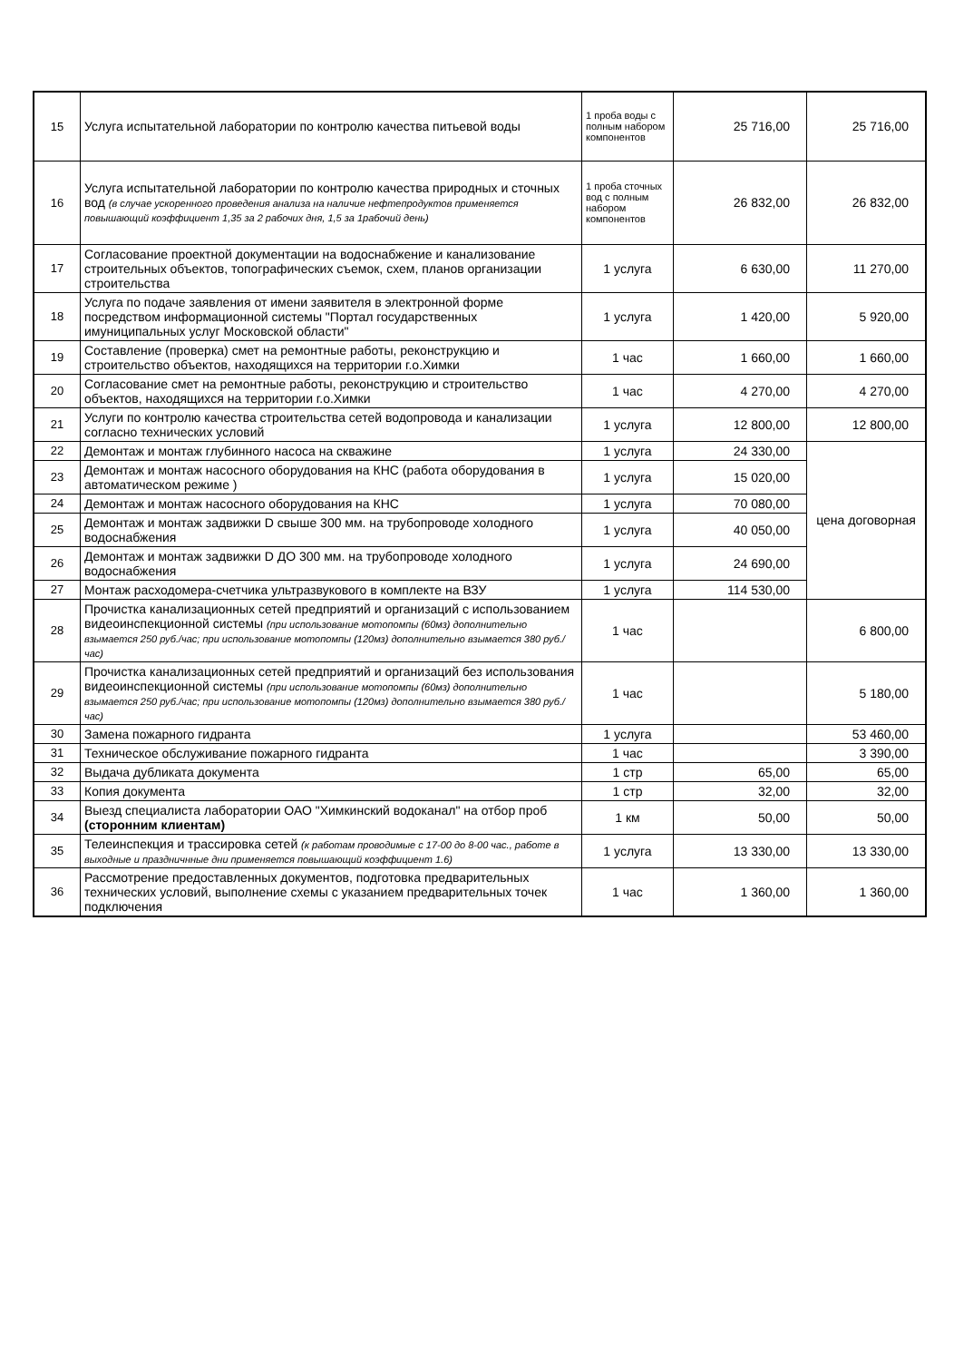| 15 | Услуга испытательной лаборатории по контролю качества питьевой воды | 1 проба воды с полным набором компонентов | 25 716,00 | 25 716,00 |
| 16 | Услуга испытательной лаборатории по контролю качества природных и сточных вод (в случае ускоренного проведения анализа на наличие нефтепродуктов применяется повышающий коэффициент 1,35 за 2 рабочих дня, 1,5 за 1рабочий день) | 1 проба сточных вод с полным набором компонентов | 26 832,00 | 26 832,00 |
| 17 | Согласование проектной документации на водоснабжение и канализование строительных объектов, топографических съемок, схем, планов организации строительства | 1 услуга | 6 630,00 | 11 270,00 |
| 18 | Услуга по подаче заявления от имени заявителя в электронной форме посредством информационной системы "Портал государственных имуниципальных услуг Московской области" | 1 услуга | 1 420,00 | 5 920,00 |
| 19 | Составление (проверка) смет на ремонтные работы, реконструкцию и строительство объектов, находящихся на территории г.о.Химки | 1 час | 1 660,00 | 1 660,00 |
| 20 | Согласование смет на ремонтные работы, реконструкцию и строительство объектов, находящихся на территории г.о.Химки | 1 час | 4 270,00 | 4 270,00 |
| 21 | Услуги по контролю качества строительства сетей водопровода и канализации согласно технических условий | 1 услуга | 12 800,00 | 12 800,00 |
| 22 | Демонтаж и монтаж глубинного насоса на скважине | 1 услуга | 24 330,00 | цена договорная |
| 23 | Демонтаж и монтаж насосного оборудования на КНС (работа оборудования в автоматическом режиме ) | 1 услуга | 15 020,00 | |
| 24 | Демонтаж и монтаж насосного оборудования на КНС | 1 услуга | 70 080,00 | |
| 25 | Демонтаж и монтаж задвижки D свыше 300 мм. на трубопроводе холодного водоснабжения | 1 услуга | 40 050,00 | |
| 26 | Демонтаж и монтаж задвижки D ДО 300 мм. на трубопроводе холодного водоснабжения | 1 услуга | 24 690,00 | |
| 27 | Монтаж расходомера-счетчика ультразвукового в комплекте на ВЗУ | 1 услуга | 114 530,00 | |
| 28 | Прочистка канализационных сетей предприятий и организаций с использованием видеоинспекционной системы (при использование мотопомпы (60мз) дополнительно взымается 250 руб./час; при использование мотопомпы (120мз) дополнительно взымается 380 руб./час) | 1 час | | 6 800,00 |
| 29 | Прочистка канализационных сетей предприятий и организаций без использования видеоинспекционной системы (при использование мотопомпы (60мз) дополнительно взымается 250 руб./час; при использование мотопомпы (120мз) дополнительно взымается 380 руб./час) | 1 час | | 5 180,00 |
| 30 | Замена пожарного гидранта | 1 услуга | | 53 460,00 |
| 31 | Техническое обслуживание пожарного гидранта | 1 час | | 3 390,00 |
| 32 | Выдача дубликата документа | 1 стр | 65,00 | 65,00 |
| 33 | Копия документа | 1 стр | 32,00 | 32,00 |
| 34 | Выезд специалиста лаборатории ОАО "Химкинский водоканал" на отбор проб (сторонним клиентам) | 1 км | 50,00 | 50,00 |
| 35 | Телеинспекция и трассировка сетей (к работам проводимые с 17-00 до 8-00 час., работе в выходные и праздничнные дни применяется повышающий коэффициент 1.6) | 1 услуга | 13 330,00 | 13 330,00 |
| 36 | Рассмотрение предоставленных документов, подготовка предварительных технических условий, выполнение схемы с указанием предварительных точек подключения | 1 час | 1 360,00 | 1 360,00 |